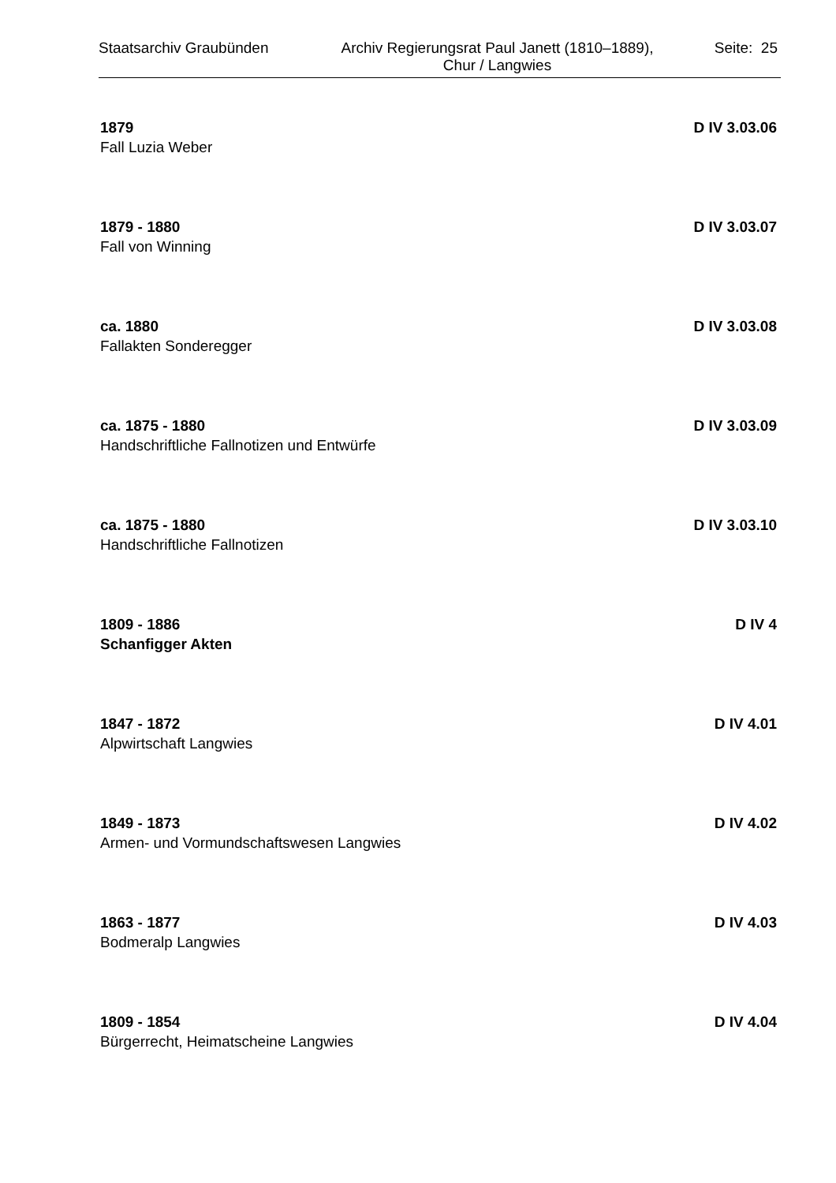Staatsarchiv Graubünden
Archiv Regierungsrat Paul Janett (1810–1889),
Chur / Langwies
Seite: 25
1879 D IV 3.03.06
Fall Luzia Weber
1879 - 1880 D IV 3.03.07
Fall von Winning
ca. 1880 D IV 3.03.08
Fallakten Sonderegger
ca. 1875 - 1880 D IV 3.03.09
Handschriftliche Fallnotizen und Entwürfe
ca. 1875 - 1880 D IV 3.03.10
Handschriftliche Fallnotizen
1809 - 1886 D IV 4
Schanfigger Akten
1847 - 1872 D IV 4.01
Alpwirtschaft Langwies
1849 - 1873 D IV 4.02
Armen- und Vormundschaftswesen Langwies
1863 - 1877 D IV 4.03
Bodmeralp Langwies
1809 - 1854 D IV 4.04
Bürgerrecht, Heimatscheine Langwies